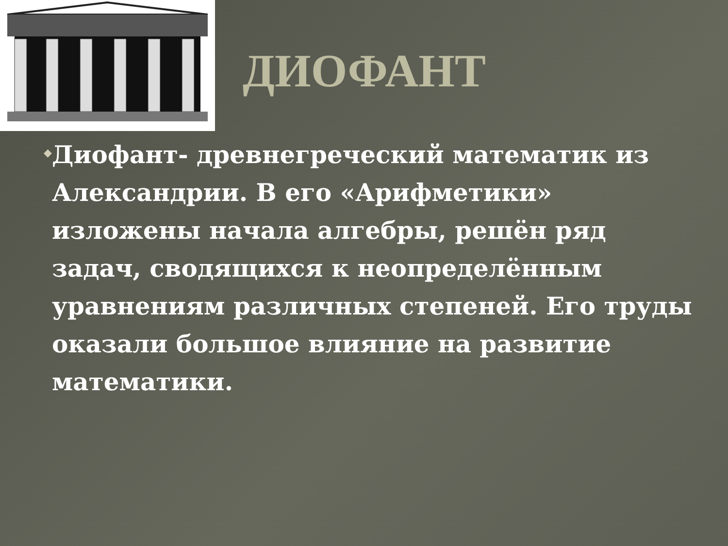ДИОФАНТ
◆
Диофант- древнегреческий математик из Александрии. В его «Арифметики» изложены начала алгебры, решён ряд задач, сводящихся к неопределённым уравнениям различных степеней. Его труды оказали большое влияние на развитие математики.